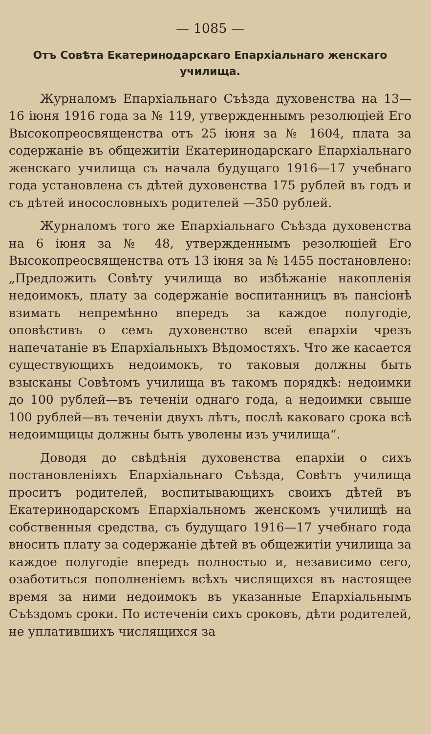— 1085 —
Отъ Совѣта Екатеринодарскаго Епархіальнаго женскаго училища.
Журналомъ Епархіальнаго Съѣзда духовенства на 13—16 іюня 1916 года за № 119, утвержденнымъ резолюціей Его Высокопреосвященства отъ 25 іюня за № 1604, плата за содержаніе въ общежитіи Екатеринодарскаго Епархіальнаго женскаго училища съ начала будущаго 1916—17 учебнаго года установлена съ дѣтей духовенства 175 рублей въ годъ и съ дѣтей иносословныхъ родителей —350 рублей.
Журналомъ того же Епархіальнаго Съѣзда духовенства на 6 іюня за № 48, утвержденнымъ резолюціей Его Высокопреосвященства отъ 13 іюня за № 1455 постановлено: „Предложить Совѣту училища во избѣжаніе накопленія недоимокъ, плату за содержаніе воспитанницъ въ пансіонѣ взимать непремѣнно впередъ за каждое полугодіе, оповѣстивъ о семъ духовенство всей епархіи чрезъ напечатаніе въ Епархіальныхъ Вѣдомостяхъ. Что же касается существующихъ недоимокъ, то таковыя должны быть взысканы Совѣтомъ училища въ такомъ порядкѣ: недоимки до 100 рублей—въ теченіи однаго года, а недоимки свыше 100 рублей—въ теченіи двухъ лѣтъ, послѣ каковаго срока всѣ недоимщицы должны быть уволены изъ училища“.
Доводя до свѣдѣнія духовенства епархіи о сихъ постановленіяхъ Епархіальнаго Съѣзда, Совѣтъ училища проситъ родителей, воспитывающихъ своихъ дѣтей въ Екатеринодарскомъ Епархіальномъ женскомъ училищѣ на собственныя средства, съ будущаго 1916—17 учебнаго года вносить плату за содержаніе дѣтей въ общежитіи училища за каждое полугодіе впередъ полностью и, независимо сего, озаботиться пополненіемъ всѣхъ числящихся въ настоящее время за ними недоимокъ въ указанные Епархіальнымъ Съѣздомъ сроки. По истеченіи сихъ сроковъ, дѣти родителей, не уплатившихъ числящихся за